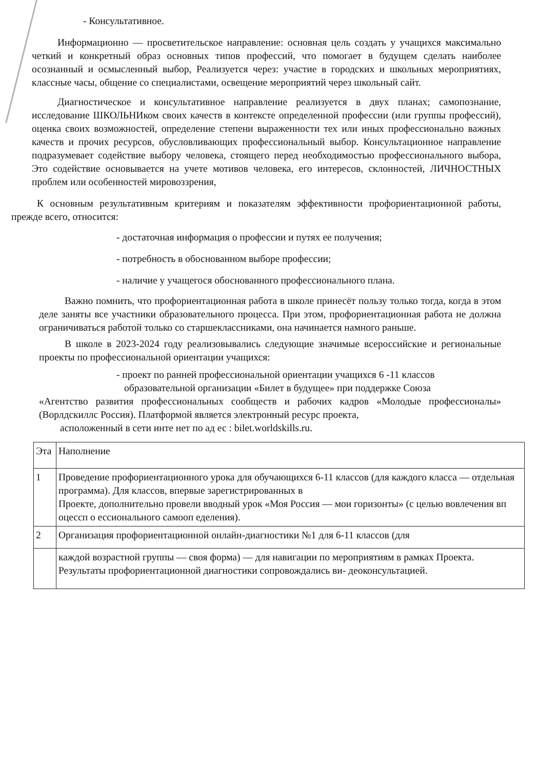- Консультативное.
Информационно — просветительское направление: основная цель создать у учащихся максимально четкий и конкретный образ основных типов профессий, что помогает в будущем сделать наиболее осознанный и осмысленный выбор, Реализуется через: участие в городских и школьных мероприятиях, классные часы, общение со специалистами, освещение мероприятий через школьный сайт.
Диагностическое и консультативное направление реализуется в двух планах; самопознание, исследование ШКОЛЬНИком своих качеств в контексте определенной профессии (или группы профессий), оценка своих возможностей, определение степени выраженности тех или иных профессионально важных качеств и прочих ресурсов, обусловливающих профессиональный выбор. Консультационное направление подразумевает содействие выбору человека, стоящего перед необходимостью профессионального выбора, Это содействие основывается на учете мотивов человека, его интересов, склонностей, ЛИЧНОСТНЫХ проблем или особенностей мировоззрения,
К основным результативным критериям и показателям эффективности профориентационной работы, прежде всего, относится:
- достаточная информация о профессии и путях ее получения;
- потребность в обоснованном выборе профессии;
- наличие у учащегося обоснованного профессионального плана.
Важно помнить, что профориентационная работа в школе принесёт пользу только тогда, когда в этом деле заняты все участники образовательного процесса. При этом, профориентационная работа не должна ограничиваться работой только со старшеклассниками, она начинается намного раньше.
В школе в 2023-2024 году реализовывались следующие значимые всероссийские и региональные проекты по профессиональной ориентации учащихся:
- проект по ранней профессиональной ориентации учащихся 6 -11 классов
образовательной организации «Билет в будущее» при поддержке Союза
«Агентство развития профессиональных сообществ и рабочих кадров «Молодые профессионалы» (Ворлдскиллс Россия). Платформой является электронный ресурс проекта,
асположенный в сети инте нет по ад ес : bilet.worldskills.ru.
| Эта | Наполнение |
| --- | --- |
| 1 | Проведение профориентационного урока для обучающихся 6-11 классов (для каждого класса — отдельная программа). Для классов, впервые зарегистрированных в Проекте, дополнительно провели вводный урок «Моя Россия — мои горизонты» (с целью вовлечения вп оцессп о ессионального самооп еделения). |
| 2 | Организация профориентационной онлайн-диагностики №1 для 6-11 классов (для |
| | каждой возрастной группы — своя форма) — для навигации по мероприятиям в рамках Проекта. Результаты профориентационной диагностики сопровождались ви- деоконсультацией. |